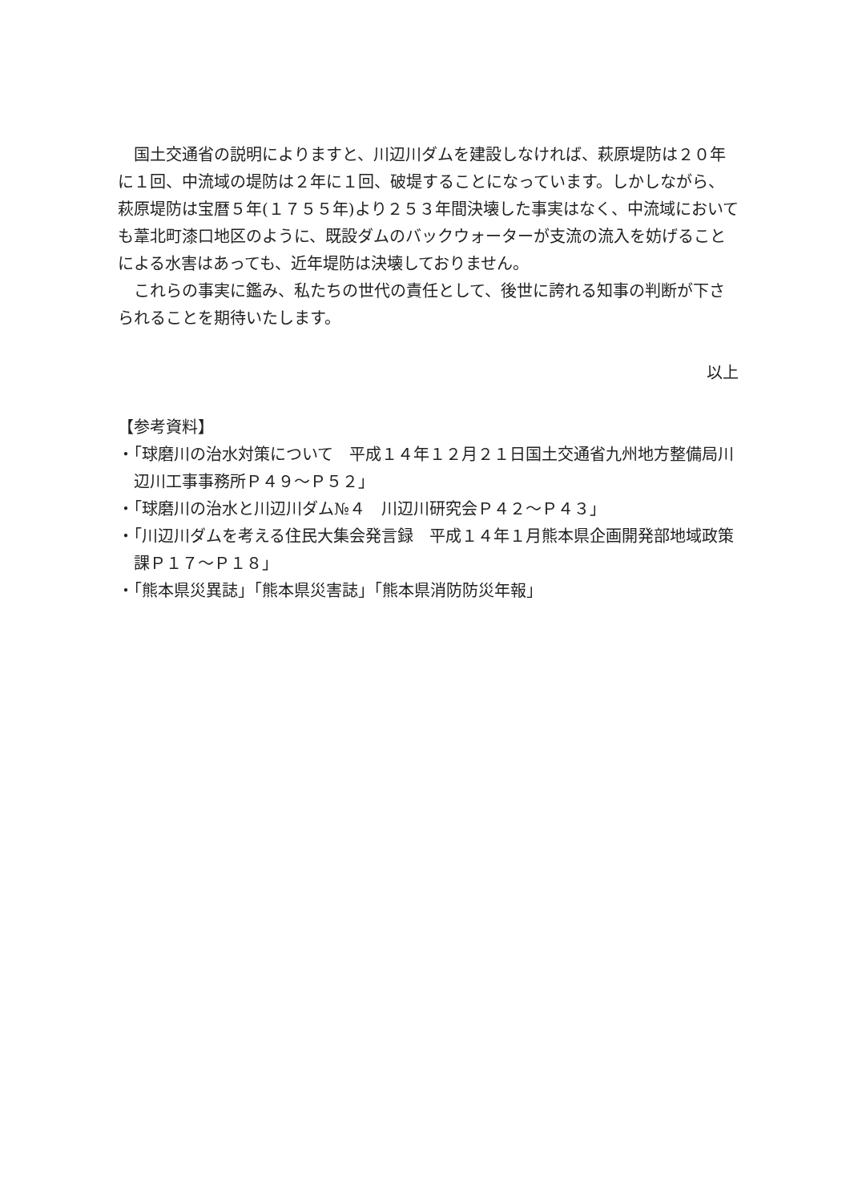国土交通省の説明によりますと、川辺川ダムを建設しなければ、萩原堤防は２０年に１回、中流域の堤防は２年に１回、破堤することになっています。しかしながら、萩原堤防は宝暦５年(１７５５年)より２５３年間決壊した事実はなく、中流域においても葦北町漆口地区のように、既設ダムのバックウォーターが支流の流入を妨げることによる水害はあっても、近年堤防は決壊しておりません。
これらの事実に鑑み、私たちの世代の責任として、後世に誇れる知事の判断が下さられることを期待いたします。
以上
【参考資料】
・「球磨川の治水対策について　平成１４年１２月２１日国土交通省九州地方整備局川辺川工事事務所Ｐ４９～Ｐ５２」
・「球磨川の治水と川辺川ダム№４　川辺川研究会Ｐ４２～Ｐ４３」
・「川辺川ダムを考える住民大集会発言録　平成１４年１月熊本県企画開発部地域政策課Ｐ１７～Ｐ１８」
・「熊本県災異誌」「熊本県災害誌」「熊本県消防防災年報」